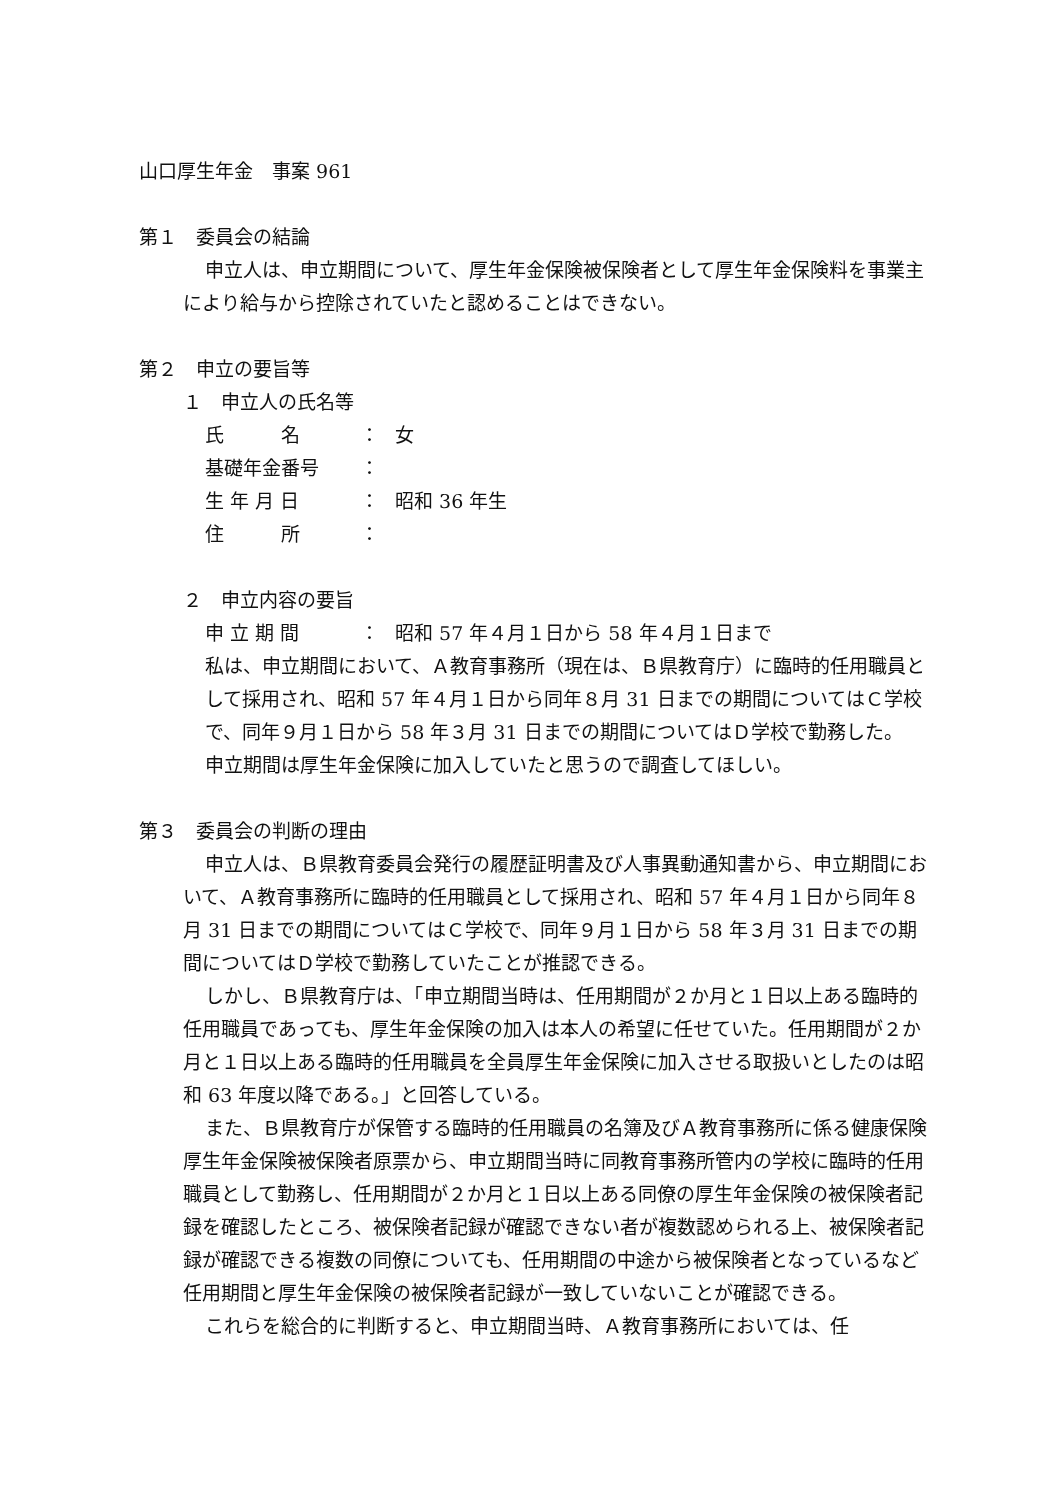山口厚生年金　事案 961
第１　委員会の結論
申立人は、申立期間について、厚生年金保険被保険者として厚生年金保険料を事業主により給与から控除されていたと認めることはできない。
第２　申立の要旨等
１　申立人の氏名等
氏　　　名 ： 女
基礎年金番号 ：
生 年 月 日 ： 昭和 36 年生
住　　　所 ：
２　申立内容の要旨
申 立 期 間 ： 昭和 57 年４月１日から 58 年４月１日まで
私は、申立期間において、Ａ教育事務所（現在は、Ｂ県教育庁）に臨時的任用職員として採用され、昭和 57 年４月１日から同年８月 31 日までの期間についてはＣ学校で、同年９月１日から 58 年３月 31 日までの期間についてはＤ学校で勤務した。
申立期間は厚生年金保険に加入していたと思うので調査してほしい。
第３　委員会の判断の理由
申立人は、Ｂ県教育委員会発行の履歴証明書及び人事異動通知書から、申立期間において、Ａ教育事務所に臨時的任用職員として採用され、昭和 57 年４月１日から同年８月 31 日までの期間についてはＣ学校で、同年９月１日から 58 年３月 31 日までの期間についてはＤ学校で勤務していたことが推認できる。
しかし、Ｂ県教育庁は、「申立期間当時は、任用期間が２か月と１日以上ある臨時的任用職員であっても、厚生年金保険の加入は本人の希望に任せていた。任用期間が２か月と１日以上ある臨時的任用職員を全員厚生年金保険に加入させる取扱いとしたのは昭和 63 年度以降である。」と回答している。
また、Ｂ県教育庁が保管する臨時的任用職員の名簿及びＡ教育事務所に係る健康保険厚生年金保険被保険者原票から、申立期間当時に同教育事務所管内の学校に臨時的任用職員として勤務し、任用期間が２か月と１日以上ある同僚の厚生年金保険の被保険者記録を確認したところ、被保険者記録が確認できない者が複数認められる上、被保険者記録が確認できる複数の同僚についても、任用期間の中途から被保険者となっているなど任用期間と厚生年金保険の被保険者記録が一致していないことが確認できる。
これらを総合的に判断すると、申立期間当時、Ａ教育事務所においては、任